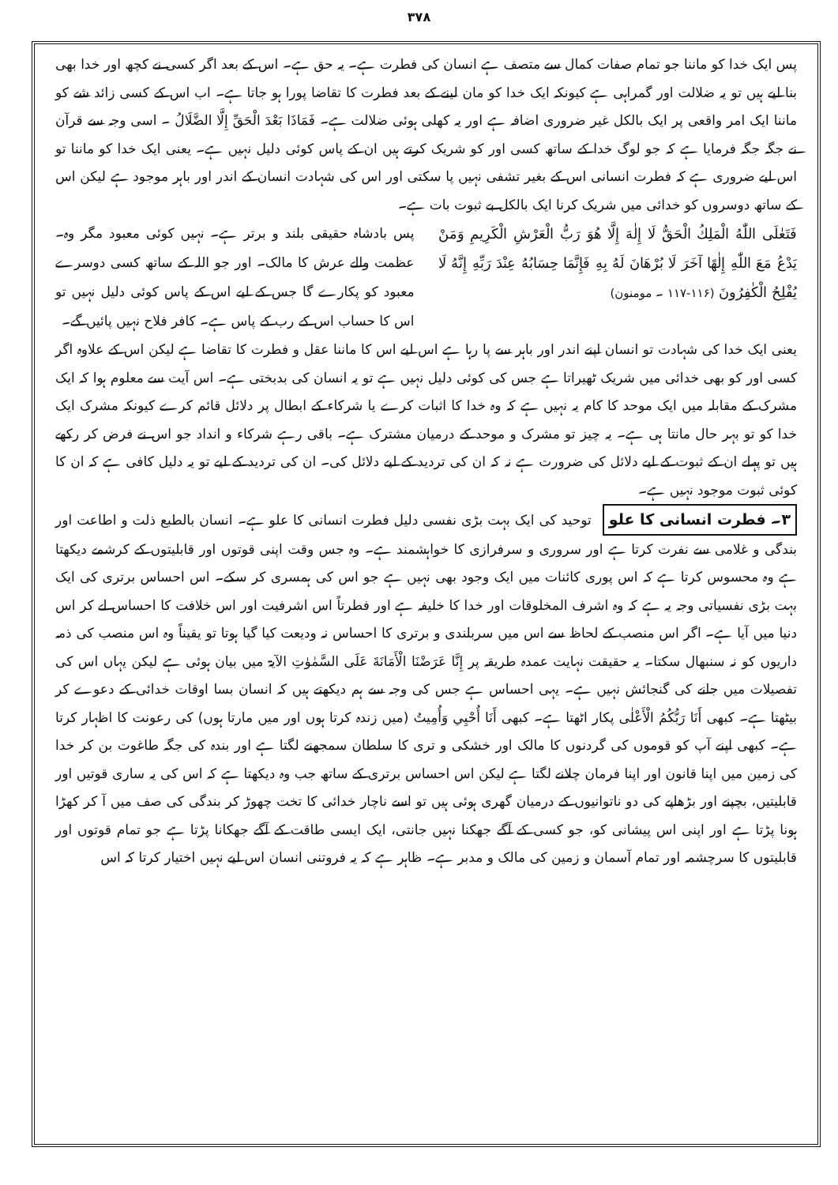۳۷۸
پس ایک خدا کو ماننا جو تمام صفات کمال سے متصف ہے انسان کی فطرت ہے۔ یہ حق ہے۔ اس کے بعد اگر کسی نے کچھ اور خدا بھی بنا لیے ہیں تو یہ ضلالت اور گمراہی ہے کیونکہ ایک خدا کو مان لینے کے بعد فطرت کا تقاضا پورا ہو جاتا ہے۔ اب اس کے کسی زائد شے کو ماننا ایک امر واقعی پر ایک بالکل غیر ضروری اضافہ ہے اور یہ کھلی ہوئی ضلالت ہے۔ فَمَاذَا بَعْدَ الْحَقِّ إِلَّا الضَّلَالُ ۔ اسی وجہ سے قرآن نے جگہ جگہ فرمایا ہے کہ جو لوگ خدا کے ساتھ کسی اور کو شریک کرتے ہیں ان کے پاس کوئی دلیل نہیں ہے۔ یعنی ایک خدا کو ماننا تو اس لیے ضروری ہے کہ فطرت انسانی اس کے بغیر تشفی نہیں پا سکتی اور اس کی شہادت انسان کے اندر اور باہر موجود ہے لیکن اس کے ساتھ دوسروں کو خدائی میں شریک کرنا ایک بالکل بے ثبوت بات ہے۔
فَتَعٰلَى اللّٰهُ الْمَلِكُ الْحَقُّ لَا إِلٰهَ إِلَّا هُوَ رَبُّ الْعَرْشِ الْكَرِيمِ وَمَنْ يَدْعُ مَعَ اللّٰهِ إِلٰهًا آخَرَ لَا بُرْهَانَ لَهُ بِهِ فَإِنَّمَا حِسَابُهُ عِنْدَ رَبِّهِ إِنَّهُ لَا يُفْلِحُ الْكٰفِرُونَ (۱۱۶-۱۱۷ ۔ مومنون)
پس بادشاہ حقیقی بلند و برتر ہے۔ نہیں کوئی معبود مگر وہ۔ عظمت والے عرش کا مالک۔ اور جو اللہ کے ساتھ کسی دوسرے معبود کو پکارے گا جس کے لیے اس کے پاس کوئی دلیل نہیں تو اس کا حساب اس کے رب کے پاس ہے۔ کافر فلاح نہیں پائیں گے۔
یعنی ایک خدا کی شہادت تو انسان اپنے اندر اور باہر سے پا رہا ہے اس لیے اس کا ماننا عقل و فطرت کا تقاضا ہے لیکن اس کے علاوہ اگر کسی اور کو بھی خدائی میں شریک ٹھیراتا ہے جس کی کوئی دلیل نہیں ہے تو یہ انسان کی بدبختی ہے۔ اس آیت سے معلوم ہوا کہ ایک مشرک کے مقابلہ میں ایک موحد کا کام یہ نہیں ہے کہ وہ خدا کا اثبات کرے یا شرکاء کے ابطال پر دلائل قائم کرے کیونکہ مشرک ایک خدا کو تو بہر حال مانتا ہی ہے۔ یہ چیز تو مشرک و موحد کے درمیان مشترک ہے۔ باقی رہے شرکاء و انداد جو اس نے فرض کر رکھے ہیں تو پہلے ان کے ثبوت کے لیے دلائل کی ضرورت ہے نہ کہ ان کی تردید کے لیے دلائل کی۔ ان کی تردید کے لیے تو یہ دلیل کافی ہے کہ ان کا کوئی ثبوت موجود نہیں ہے۔
۳۔ فطرت انسانی کا علو توحید کی ایک بہت بڑی نفسی دلیل فطرت انسانی کا علو ہے۔ انسان بالطبع ذلت و اطاعت اور بندگی و غلامی سے نفرت کرتا ہے اور سروری و سرفرازی کا خواہشمند ہے۔ وہ جس وقت اپنی قوتوں اور قابلیتوں کے کرشمے دیکھتا ہے وہ محسوس کرتا ہے کہ اس پوری کائنات میں ایک وجود بھی نہیں ہے جو اس کی ہمسری کر سکے۔ اس احساس برتری کی ایک بہت بڑی نفسیاتی وجہ یہ ہے کہ وہ اشرف المخلوقات اور خدا کا خلیفہ ہے اور فطرتاً اس اشرفیت اور اس خلافت کا احساس لے کر اس دنیا میں آیا ہے۔ اگر اس منصب کے لحاظ سے اس میں سربلندی و برتری کا احساس نہ ودیعت کیا گیا ہوتا تو یقیناً وہ اس منصب کی ذمہ داریوں کو نہ سنبھال سکتا۔ یہ حقیقت نہایت عمدہ طریقہ پر إِنَّا عَرَضْنَا الْأَمَانَةَ عَلَى السَّمٰوٰتِ الآیۃ میں بیان ہوئی ہے لیکن یہاں اس کی تفصیلات میں جانے کی گنجائش نہیں ہے۔ یہی احساس ہے جس کی وجہ سے ہم دیکھتے ہیں کہ انسان بسا اوقات خدائی کے دعوے کر بیٹھتا ہے۔ کبھی أَنَا رَبُّكُمُ الْأَعْلٰى پکار اٹھتا ہے۔ کبھی أَنَا أُحْيِي وَأُمِيتُ (میں زندہ کرتا ہوں اور میں مارتا ہوں) کی رعونت کا اظہار کرتا ہے۔ کبھی اپنے آپ کو قوموں کی گردنوں کا مالک اور خشکی و تری کا سلطان سمجھنے لگتا ہے اور بندہ کی جگہ طاغوت بن کر خدا کی زمین میں اپنا قانون اور اپنا فرمان چلانے لگتا ہے لیکن اس احساس برتری کے ساتھ جب وہ دیکھتا ہے کہ اس کی یہ ساری قوتیں اور قابلیتیں، بچپنے اور بڑھاپے کی دو ناتوانیوں کے درمیان گھری ہوئی ہیں تو اسے ناچار خدائی کا تخت چھوڑ کر بندگی کی صف میں آ کر کھڑا ہونا پڑتا ہے اور اپنی اس پیشانی کو، جو کسی کے آگے جھکنا نہیں جانتی، ایک ایسی طاقت کے آگے جھکانا پڑتا ہے جو تمام قوتوں اور قابلیتوں کا سرچشمہ اور تمام آسمان و زمین کی مالک و مدبر ہے۔ ظاہر ہے کہ یہ فروتنی انسان اس لیے نہیں اختیار کرتا کہ اس